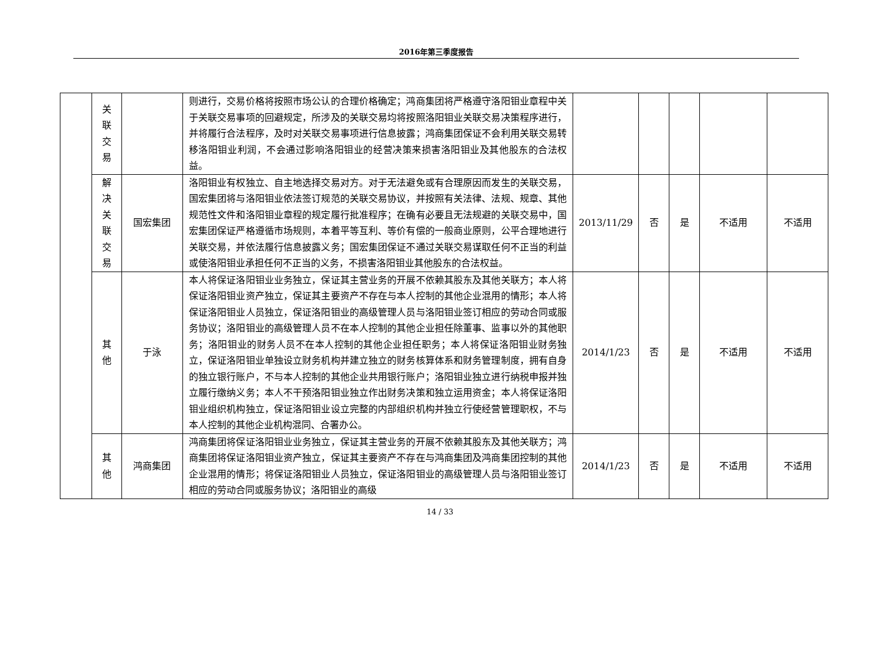2016年第三季度报告
| | 关 联 交 易 | | 则进行，交易价格将按照市场公认的合理价格确定；鸿商集团将严格遵守洛阳钼业章程中关于关联交易事项的回避规定，所涉及的关联交易均将按照洛阳钼业关联交易决策程序进行，并将履行合法程序，及时对关联交易事项进行信息披露；鸿商集团保证不会利用关联交易转移洛阳钼业利润，不会通过影响洛阳钼业的经营决策来损害洛阳钼业及其他股东的合法权益。 | | | | | |
| | 解 决 关 联 交 易 | 国宏集团 | 洛阳钼业有权独立、自主地选择交易对方。对于无法避免或有合理原因而发生的关联交易，国宏集团将与洛阳钼业依法签订规范的关联交易协议，并按照有关法律、法规、规章、其他规范性文件和洛阳钼业章程的规定履行批准程序；在确有必要且无法规避的关联交易中，国宏集团保证严格遵循市场规则，本着平等互利、等价有偿的一般商业原则，公平合理地进行关联交易，并依法履行信息披露义务；国宏集团保证不通过关联交易谋取任何不正当的利益或使洛阳钼业承担任何不正当的义务，不损害洛阳钼业其他股东的合法权益。 | 2013/11/29 | 否 | 是 | 不适用 | 不适用 |
| | 其 他 | 于泳 | 本人将保证洛阳钼业业务独立，保证其主营业务的开展不依赖其股东及其他关联方；本人将保证洛阳钼业资产独立，保证其主要资产不存在与本人控制的其他企业混用的情形；本人将保证洛阳钼业人员独立，保证洛阳钼业的高级管理人员与洛阳钼业签订相应的劳动合同或服务协议；洛阳钼业的高级管理人员不在本人控制的其他企业担任除董事、监事以外的其他职务；洛阳钼业的财务人员不在本人控制的其他企业担任职务；本人将保证洛阳钼业财务独立，保证洛阳钼业单独设立财务机构并建立独立的财务核算体系和财务管理制度，拥有自身的独立银行账户，不与本人控制的其他企业共用银行账户；洛阳钼业独立进行纳税申报并独立履行缴纳义务；本人不干预洛阳钼业独立作出财务决策和独立运用资金；本人将保证洛阳钼业组织机构独立，保证洛阳钼业设立完整的内部组织机构并独立行使经营管理职权，不与本人控制的其他企业机构混同、合署办公。 | 2014/1/23 | 否 | 是 | 不适用 | 不适用 |
| | 其 他 | 鸿商集团 | 鸿商集团将保证洛阳钼业业务独立，保证其主营业务的开展不依赖其股东及其他关联方；鸿商集团将保证洛阳钼业资产独立，保证其主要资产不存在与鸿商集团及鸿商集团控制的其他企业混用的情形；将保证洛阳钼业人员独立，保证洛阳钼业的高级管理人员与洛阳钼业签订相应的劳动合同或服务协议；洛阳钼业的高级 | 2014/1/23 | 否 | 是 | 不适用 | 不适用 |
14 / 33